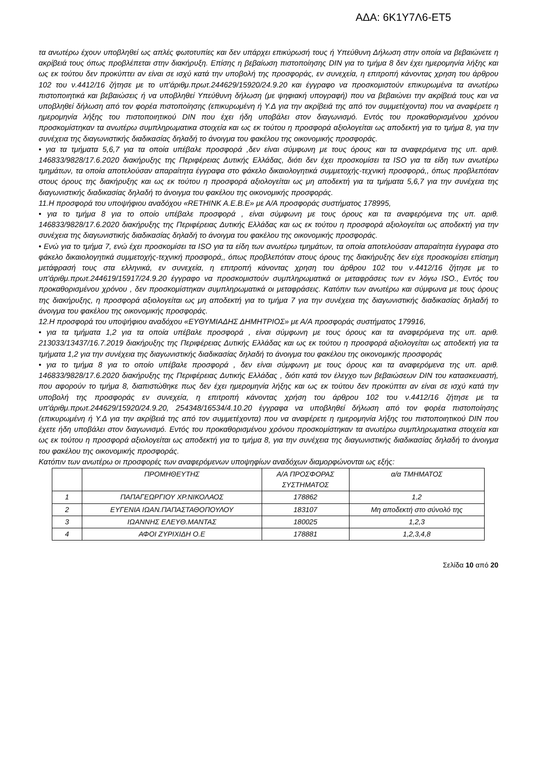ΑΔΑ: 6Κ1Υ7Λ6-ΕΤ5
τα ανωτέρω έχουν υποβληθεί ως απλές φωτοτυπίες και δεν υπάρχει επικύρωσή τους ή Υπεύθυνη Δήλωση στην οποία να βεβαιώνετε η ακρίβειά τους όπως προβλέπεται στην διακήρυξη. Επίσης η βεβαίωση πιστοποίησης DIN για το τμήμα 8 δεν έχει ημερομηνία λήξης και ως εκ τούτου δεν προκύπτει αν είναι σε ισχύ κατά την υποβολή της προσφοράς, εν συνεχεία, η επιτροπή κάνοντας χρηση του άρθρου 102 του ν.4412/16 ζήτησε με το υπ'άριθμ.πρωτ.244629/15920/24.9.20 και έγγραφο να προσκομιστούν επικυρωμένα τα ανωτέρω πιστοποιητικά και βεβαιώσεις ή να υποβληθεί Υπεύθυνη δήλωση (με ψηφιακή υπογραφή) που να βεβαιώνει την ακρίβειά τους και να υποβληθεί δήλωση από τον φορέα πιστοποίησης (επικυρωμένη ή Υ.Δ για την ακρίβειά της από τον συμμετέχοντα) που να αναφέρετε η ημερομηνία λήξης του πιστοποιητικού DIN που έχει ήδη υποβάλει στον διαγωνισμό. Εντός του προκαθορισμένου χρόνου προσκομίστηκαν τα ανωτέρω συμπληρωματικα στοιχεία και ως εκ τούτου η προσφορά αξιολογείται ως αποδεκτή για το τμήμα 8, για την συνέχεια της διαγωνιστικής διαδικασίας δηλαδή το άνοιγμα του φακέλου της οικονομικής προσφοράς.
• για τα τμήματα 5,6,7 για τα οποία υπέβαλε προσφορά ,δεν είναι σύμφωνη με τους όρους και τα αναφερόμενα της υπ. αριθ. 146833/9828/17.6.2020 διακήρυξης της Περιφέρειας Δυτικής Ελλάδας, διότι δεν έχει προσκομίσει τα ISO για τα είδη των ανωτέρω τμημάτων, τα οποία αποτελούσαν απαραίτητα έγγραφα στο φάκελο δικαιολογητικά συμμετοχής-τεχνική προσφορά,, όπως προβλεπόταν στους όρους της διακήρυξης και ως εκ τούτου η προσφορά αξιολογείται ως μη αποδεκτή για τα τμήματα 5,6,7 για την συνέχεια της διαγωνιστικής διαδικασίας δηλαδή το άνοιγμα του φακέλου της οικονομικής προσφοράς.
11.Η προσφορά του υποψήφιου αναδόχου «RETHINK A.E.B.E» με Α/Α προσφοράς συστήματος 178995,
• για το τμήμα 8 για το οποίο υπέβαλε προσφορά , είναι σύμφωνη με τους όρους και τα αναφερόμενα της υπ. αριθ. 146833/9828/17.6.2020 διακήρυξης της Περιφέρειας Δυτικής Ελλάδας και ως εκ τούτου η προσφορά αξιολογείται ως αποδεκτή για την συνέχεια της διαγωνιστικής διαδικασίας δηλαδή το άνοιγμα του φακέλου της οικονομικής προσφοράς.
• Ενώ για το τμήμα 7, ενώ έχει προσκομίσει τα ISO για τα είδη των ανωτέρω τμημάτων, τα οποία αποτελούσαν απαραίτητα έγγραφα στο φάκελο δικαιολογητικά συμμετοχής-τεχνική προσφορά,, όπως προβλεπόταν στους όρους της διακήρυξης δεν είχε προσκομίσει επίσημη μετάφρασή τους στα ελληνικά, εν συνεχεία, η επιτροπή κάνοντας χρηση του άρθρου 102 του ν.4412/16 ζήτησε με το υπ'άριθμ.πρωτ.244619/15917/24.9.20 έγγραφο να προσκομιστούν συμπληρωματικά οι μεταφράσεις των εν λόγω ISO., Εντός του προκαθορισμένου χρόνου , δεν προσκομίστηκαν συμπληρωματικά οι μεταφράσεις. Κατόπιν των ανωτέρω και σύμφωνα με τους όρους της διακήρυξης, η προσφορά αξιολογείται ως μη αποδεκτή για το τμήμα 7 για την συνέχεια της διαγωνιστικής διαδικασίας δηλαδή το άνοιγμα του φακέλου της οικονομικής προσφοράς.
12.Η προσφορά του υποψήφιου αναδόχου «ΕΥΘΥΜΙΑΔΗΣ ΔΗΜΗΤΡΙΟΣ» με Α/Α προσφοράς συστήματος 179916,
• για τα τμήματα 1,2 για τα οποία υπέβαλε προσφορά , είναι σύμφωνη με τους όρους και τα αναφερόμενα της υπ. αριθ. 213033/13437/16.7.2019 διακήρυξης της Περιφέρειας Δυτικής Ελλάδας και ως εκ τούτου η προσφορά αξιολογείται ως αποδεκτή για τα τμήματα 1,2 για την συνέχεια της διαγωνιστικής διαδικασίας δηλαδή το άνοιγμα του φακέλου της οικονομικής προσφοράς
• για το τμήμα 8 για το οποίο υπέβαλε προσφορά , δεν είναι σύμφωνη με τους όρους και τα αναφερόμενα της υπ. αριθ. 146833/9828/17.6.2020 διακήρυξης της Περιφέρειας Δυτικής Ελλάδας , διότι κατά τον έλεγχο των βεβαιώσεων DIN του κατασκευαστή, που αφορούν το τμήμα 8, διαπιστώθηκε πως δεν έχει ημερομηνία λήξης και ως εκ τούτου δεν προκύπτει αν είναι σε ισχύ κατά την υποβολή της προσφοράς εν συνεχεία, η επιτροπή κάνοντας χρήση του άρθρου 102 του ν.4412/16 ζήτησε με τα υπ'άριθμ.πρωτ.244629/15920/24.9.20, 254348/16534/4.10.20 έγγραφα να υποβληθεί δήλωση από τον φορέα πιστοποίησης (επικυρωμένη ή Υ.Δ για την ακρίβειά της από τον συμμετέχοντα) που να αναφέρετε η ημερομηνία λήξης του πιστοποιητικού DIN που έχετε ήδη υποβάλει στον διαγωνισμό. Εντός του προκαθορισμένου χρόνου προσκομίστηκαν τα ανωτέρω συμπληρωματικα στοιχεία και ως εκ τούτου η προσφορά αξιολογείται ως αποδεκτή για το τμήμα 8, για την συνέχεια της διαγωνιστικής διαδικασίας δηλαδή το άνοιγμα του φακέλου της οικονομικής προσφοράς.
Κατόπιν των ανωτέρω οι προσφορές των αναφερόμενων υποψηφίων αναδόχων διαμορφώνονται ως εξής:
| | ΠΡΟΜΗΘΕΥΤΗΣ | Α/Α ΠΡΟΣΦΟΡΑΣ ΣΥΣΤΗΜΑΤΟΣ | α/α ΤΜΗΜΑΤΟΣ |
| --- | --- | --- | --- |
| 1 | ΠΑΠΑΓΕΩΡΓΙΟΥ ΧΡ.ΝΙΚΟΛΑΟΣ | 178862 | 1,2 |
| 2 | ΕΥΓΕΝΙΑ ΙΩΑΝ.ΠΑΠΑΣΤΑΘΟΠΟΥΛΟΥ | 183107 | Μη αποδεκτή στο σύνολό της |
| 3 | ΙΩΑΝΝΗΣ ΕΛΕΥΘ.ΜΑΝΤΑΣ | 180025 | 1,2,3 |
| 4 | ΑΦΟΙ ΖΥΡΙΧΙΔΗ Ο.Ε | 178881 | 1,2,3,4,8 |
Σελίδα 10 από 20